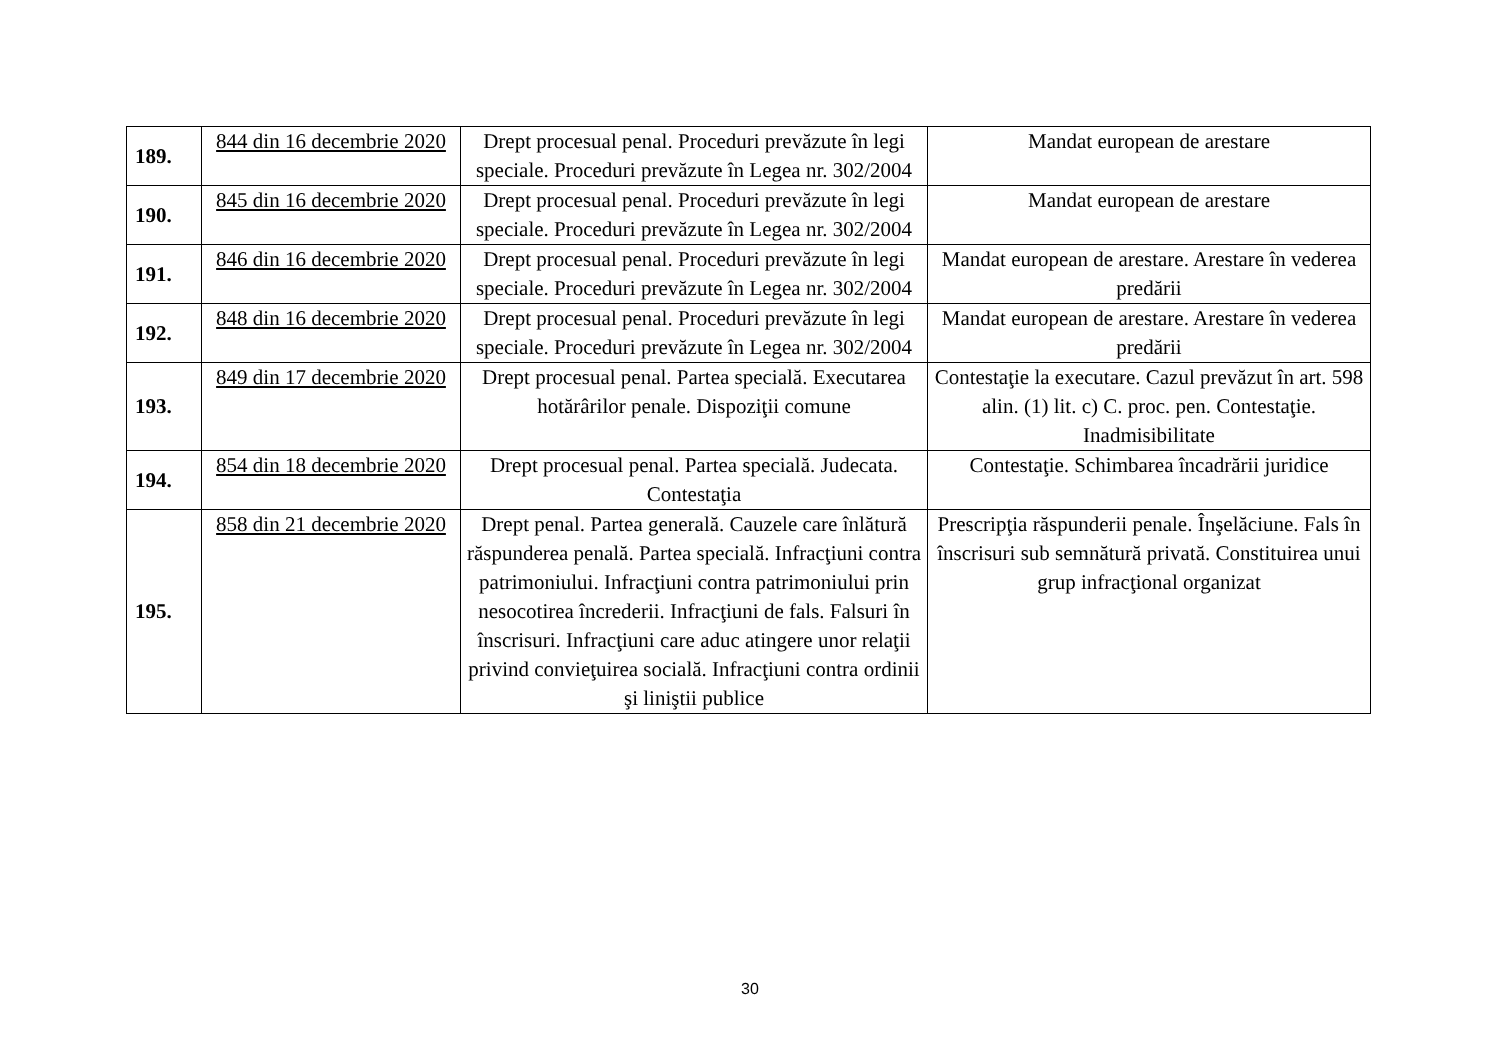| 189. | 844 din 16 decembrie 2020 | Drept procesual penal. Proceduri prevăzute în legi speciale. Proceduri prevăzute în Legea nr. 302/2004 | Mandat european de arestare |
| 190. | 845 din 16 decembrie 2020 | Drept procesual penal. Proceduri prevăzute în legi speciale. Proceduri prevăzute în Legea nr. 302/2004 | Mandat european de arestare |
| 191. | 846 din 16 decembrie 2020 | Drept procesual penal. Proceduri prevăzute în legi speciale. Proceduri prevăzute în Legea nr. 302/2004 | Mandat european de arestare. Arestare în vederea predării |
| 192. | 848 din 16 decembrie 2020 | Drept procesual penal. Proceduri prevăzute în legi speciale. Proceduri prevăzute în Legea nr. 302/2004 | Mandat european de arestare. Arestare în vederea predării |
| 193. | 849 din 17 decembrie 2020 | Drept procesual penal. Partea specială. Executarea hotărârilor penale. Dispoziţii comune | Contestaţie la executare. Cazul prevăzut în art. 598 alin. (1) lit. c) C. proc. pen. Contestaţie. Inadmisibilitate |
| 194. | 854 din 18 decembrie 2020 | Drept procesual penal. Partea specială. Judecata. Contestaţia | Contestaţie. Schimbarea încadrării juridice |
| 195. | 858 din 21 decembrie 2020 | Drept penal. Partea generală. Cauzele care înlătură răspunderea penală. Partea specială. Infracţiuni contra patrimoniului. Infracţiuni contra patrimoniului prin nesocotirea încrederii. Infracţiuni de fals. Falsuri în înscrisuri. Infracţiuni care aduc atingere unor relaţii privind convieţuirea socială. Infracţiuni contra ordinii şi liniştii publice | Prescripţia răspunderii penale. Înşelăciune. Fals în înscrisuri sub semnătură privată. Constituirea unui grup infracţional organizat |
30